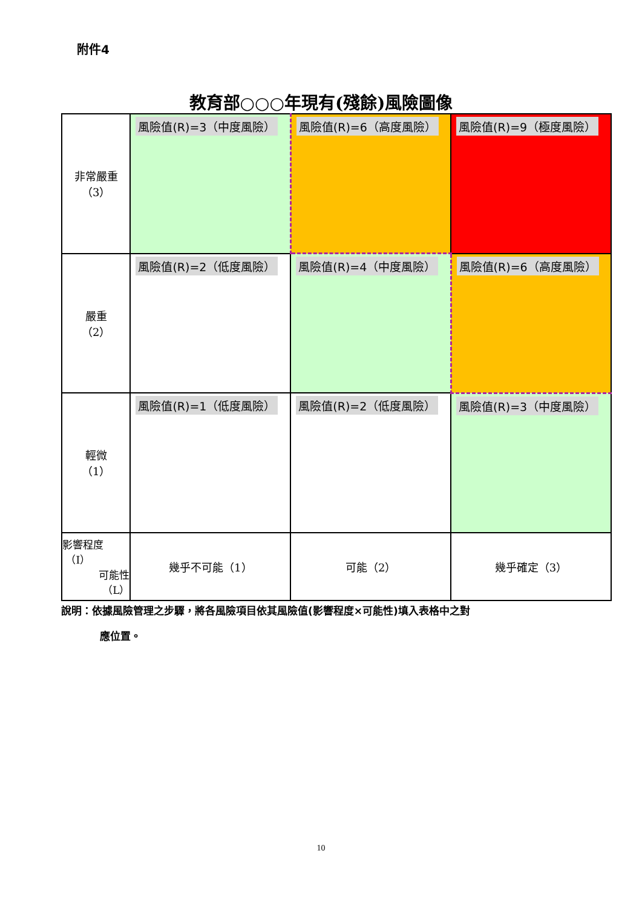附件4
教育部○○○年現有(殘餘)風險圖像
| 非常嚴重 （3） | 風險值(R)=3（中度風險） | 風險值(R)=6（高度風險） | 風險值(R)=9（極度風險） |
| 嚴重 （2） | 風險值(R)=2（低度風險） | 風險值(R)=4（中度風險） | 風險值(R)=6（高度風險） |
| 輕微 （1） | 風險值(R)=1（低度風險） | 風險值(R)=2（低度風險） | 風險值(R)=3（中度風險） |
| 影響程度 （I） 可能性 （L） | 幾乎不可能（1） | 可能（2） | 幾乎確定（3） |
說明：依據風險管理之步驟，將各風險項目依其風險值(影響程度×可能性)填入表格中之對
應位置。
10